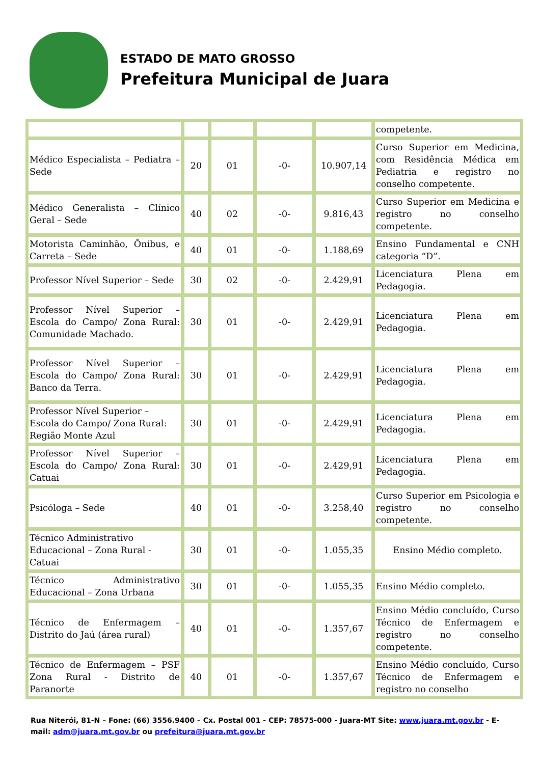ESTADO DE MATO GROSSO
Prefeitura Municipal de Juara
| | | | | | competente. |
| Médico Especialista – Pediatra – Sede | 20 | 01 | -0- | 10.907,14 | Curso Superior em Medicina, com Residência Médica em Pediatria e registro no conselho competente. |
| Médico Generalista – Clínico Geral – Sede | 40 | 02 | -0- | 9.816,43 | Curso Superior em Medicina e registro no conselho competente. |
| Motorista Caminhão, Ônibus, e Carreta – Sede | 40 | 01 | -0- | 1.188,69 | Ensino Fundamental e CNH categoria “D”. |
| Professor Nível Superior – Sede | 30 | 02 | -0- | 2.429,91 | Licenciatura Plena em Pedagogia. |
| Professor Nível Superior – Escola do Campo/ Zona Rural: Comunidade Machado. | 30 | 01 | -0- | 2.429,91 | Licenciatura Plena em Pedagogia. |
| Professor Nível Superior – Escola do Campo/ Zona Rural: Banco da Terra. | 30 | 01 | -0- | 2.429,91 | Licenciatura Plena em Pedagogia. |
| Professor Nível Superior – Escola do Campo/ Zona Rural: Região Monte Azul | 30 | 01 | -0- | 2.429,91 | Licenciatura Plena em Pedagogia. |
| Professor Nível Superior – Escola do Campo/ Zona Rural: Catuai | 30 | 01 | -0- | 2.429,91 | Licenciatura Plena em Pedagogia. |
| Psicóloga – Sede | 40 | 01 | -0- | 3.258,40 | Curso Superior em Psicologia e registro no conselho competente. |
| Técnico Administrativo Educacional – Zona Rural - Catuai | 30 | 01 | -0- | 1.055,35 | Ensino Médio completo. |
| Técnico Administrativo Educacional – Zona Urbana | 30 | 01 | -0- | 1.055,35 | Ensino Médio completo. |
| Técnico de Enfermagem – Distrito do Jaú (área rural) | 40 | 01 | -0- | 1.357,67 | Ensino Médio concluído, Curso Técnico de Enfermagem e registro no conselho competente. |
| Técnico de Enfermagem – PSF Zona Rural - Distrito de Paranorte | 40 | 01 | -0- | 1.357,67 | Ensino Médio concluído, Curso Técnico de Enfermagem e registro no conselho |
Rua Niterói, 81-N – Fone: (66) 3556.9400 – Cx. Postal 001 - CEP: 78575-000 - Juara-MT Site: www.juara.mt.gov.br - E-mail: adm@juara.mt.gov.br ou prefeitura@juara.mt.gov.br